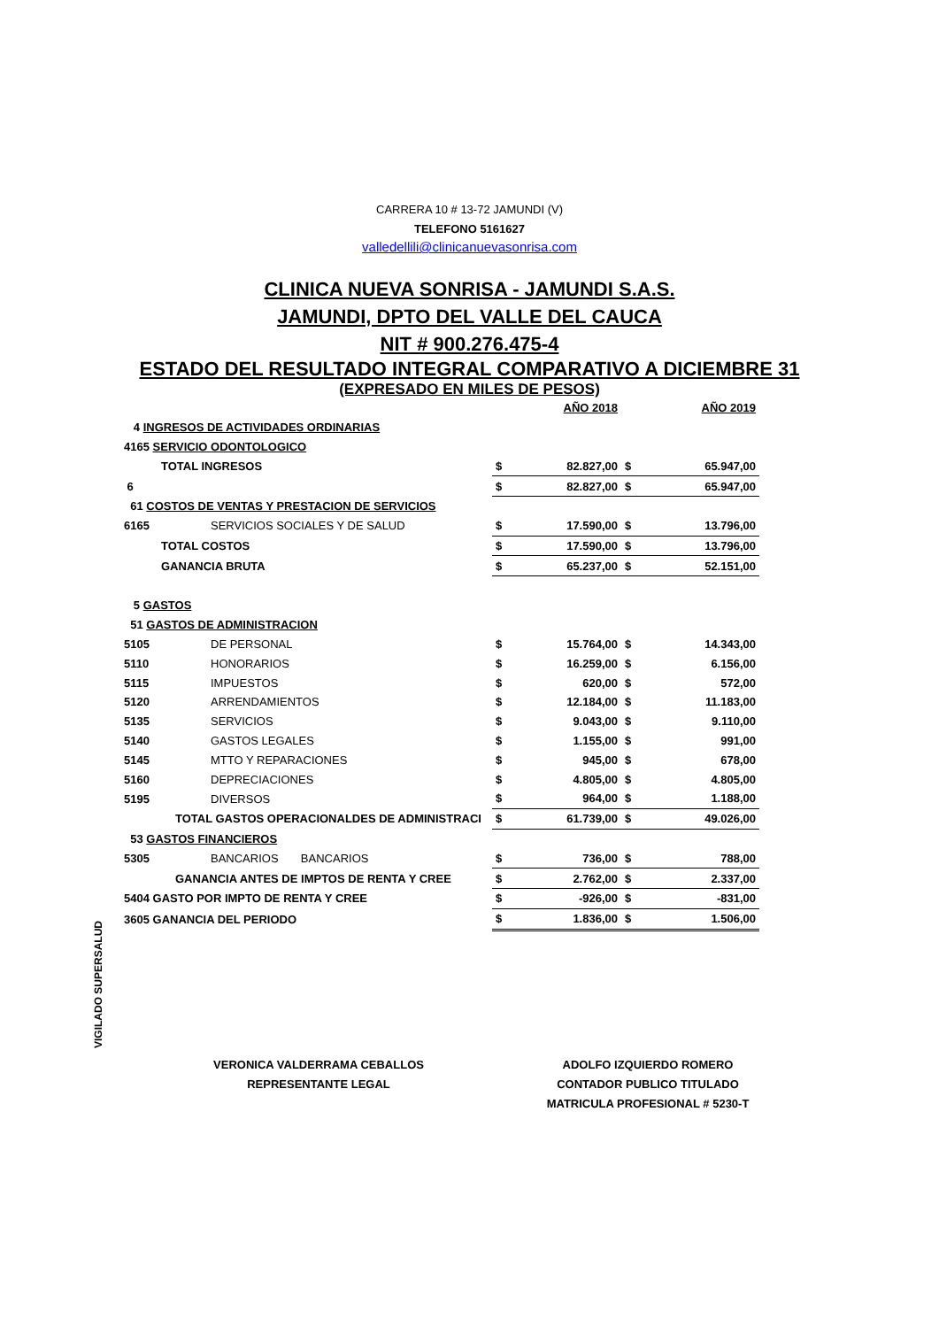CARRERA 10 # 13-72 JAMUNDI (V)
TELEFONO 5161627
valledellili@clinicanuevasonrisa.com
CLINICA NUEVA SONRISA - JAMUNDI S.A.S.
JAMUNDI, DPTO DEL VALLE DEL CAUCA
NIT # 900.276.475-4
ESTADO DEL RESULTADO INTEGRAL COMPARATIVO A DICIEMBRE 31
(EXPRESADO EN MILES DE PESOS)
| | | | AÑO 2018 | | AÑO 2019 |
| 4 INGRESOS DE ACTIVIDADES ORDINARIAS | | | | | |
| 4165 SERVICIO ODONTOLOGICO | | | | | |
| | TOTAL INGRESOS | $ | 82.827,00 | $ | 65.947,00 |
| 6 | | $ | 82.827,00 | $ | 65.947,00 |
| 61 COSTOS DE VENTAS Y PRESTACION DE SERVICIOS | | | | | |
| 6165 | SERVICIOS SOCIALES Y DE SALUD | $ | 17.590,00 | $ | 13.796,00 |
| | TOTAL COSTOS | $ | 17.590,00 | $ | 13.796,00 |
| | GANANCIA BRUTA | $ | 65.237,00 | $ | 52.151,00 |
| 5 GASTOS | | | | | |
| 51 GASTOS DE ADMINISTRACION | | | | | |
| 5105 | DE PERSONAL | $ | 15.764,00 | $ | 14.343,00 |
| 5110 | HONORARIOS | $ | 16.259,00 | $ | 6.156,00 |
| 5115 | IMPUESTOS | $ | 620,00 | $ | 572,00 |
| 5120 | ARRENDAMIENTOS | $ | 12.184,00 | $ | 11.183,00 |
| 5135 | SERVICIOS | $ | 9.043,00 | $ | 9.110,00 |
| 5140 | GASTOS LEGALES | $ | 1.155,00 | $ | 991,00 |
| 5145 | MTTO Y REPARACIONES | $ | 945,00 | $ | 678,00 |
| 5160 | DEPRECIACIONES | $ | 4.805,00 | $ | 4.805,00 |
| 5195 | DIVERSOS | $ | 964,00 | $ | 1.188,00 |
| | TOTAL GASTOS OPERACIONALDES DE ADMINISTRACI | $ | 61.739,00 | $ | 49.026,00 |
| 53 GASTOS FINANCIEROS | | | | | |
| 5305 | BANCARIOS BANCARIOS | $ | 736,00 | $ | 788,00 |
| | GANANCIA ANTES DE IMPTOS DE RENTA Y CREE | $ | 2.762,00 | $ | 2.337,00 |
| 5404 GASTO POR IMPTO DE RENTA Y CREE | | $ | -926,00 | $ | -831,00 |
| 3605 GANANCIA DEL PERIODO | | $ | 1.836,00 | $ | 1.506,00 |
VIGILADO SUPERSALUD
VERONICA VALDERRAMA CEBALLOS
REPRESENTANTE LEGAL
ADOLFO IZQUIERDO ROMERO
CONTADOR PUBLICO TITULADO
MATRICULA PROFESIONAL # 5230-T